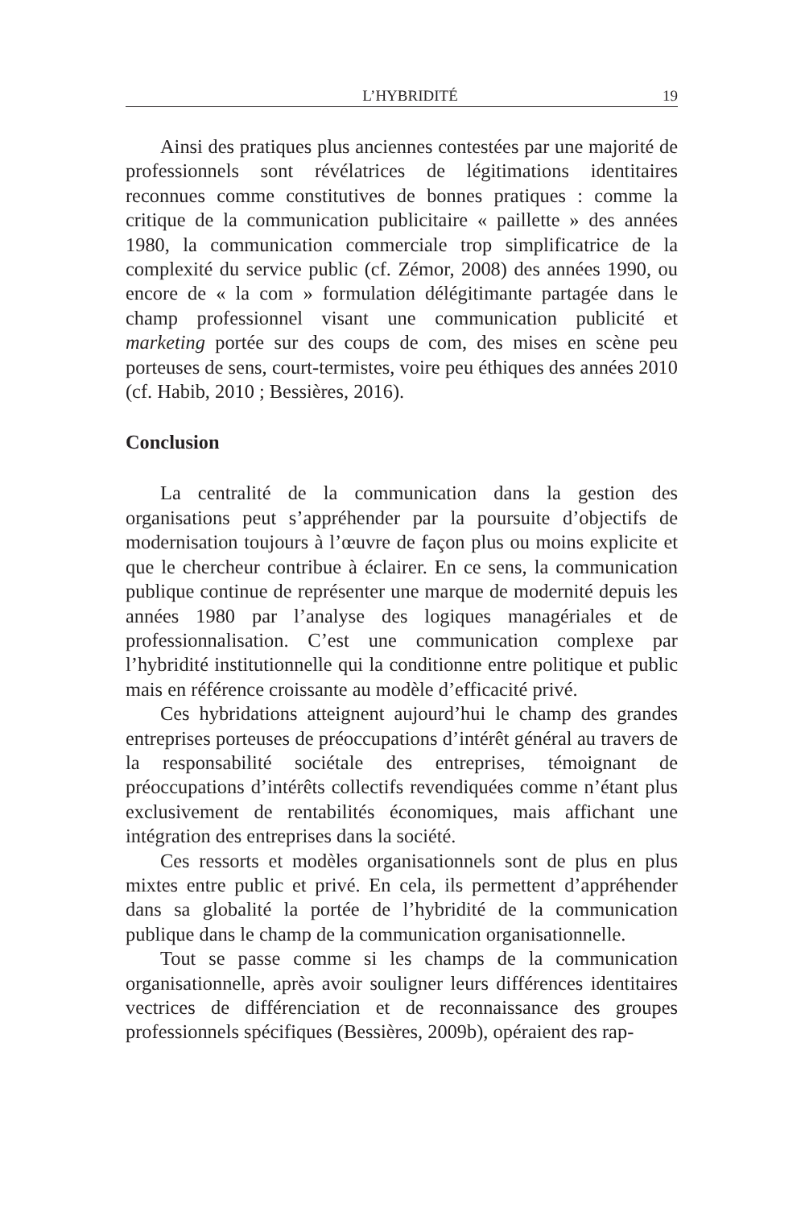L’HYBRIDITÉ 19
Ainsi des pratiques plus anciennes contestées par une majorité de professionnels sont révélatrices de légitimations identitaires reconnues comme constitutives de bonnes pratiques : comme la critique de la communication publicitaire « paillette » des années 1980, la communication commerciale trop simplificatrice de la complexité du service public (cf. Zémor, 2008) des années 1990, ou encore de « la com » formulation délégitimante partagée dans le champ professionnel visant une communication publicité et marketing portée sur des coups de com, des mises en scène peu porteuses de sens, court-termistes, voire peu éthiques des années 2010 (cf. Habib, 2010 ; Bessières, 2016).
Conclusion
La centralité de la communication dans la gestion des organisations peut s’appréhender par la poursuite d’objectifs de modernisation toujours à l’œuvre de façon plus ou moins explicite et que le chercheur contribue à éclairer. En ce sens, la communication publique continue de représenter une marque de modernité depuis les années 1980 par l’analyse des logiques managériales et de professionnalisation. C’est une communication complexe par l’hybridité institutionnelle qui la conditionne entre politique et public mais en référence croissante au modèle d’efficacité privé.
Ces hybridations atteignent aujourd’hui le champ des grandes entreprises porteuses de préoccupations d’intérêt général au travers de la responsabilité sociétale des entreprises, témoignant de préoccupations d’intérêts collectifs revendiquées comme n’étant plus exclusivement de rentabilités économiques, mais affichant une intégration des entreprises dans la société.
Ces ressorts et modèles organisationnels sont de plus en plus mixtes entre public et privé. En cela, ils permettent d’appréhender dans sa globalité la portée de l’hybridité de la communication publique dans le champ de la communication organisationnelle.
Tout se passe comme si les champs de la communication organisationnelle, après avoir souligner leurs différences identitaires vectrices de différenciation et de reconnaissance des groupes professionnels spécifiques (Bessières, 2009b), opéraient des rap-